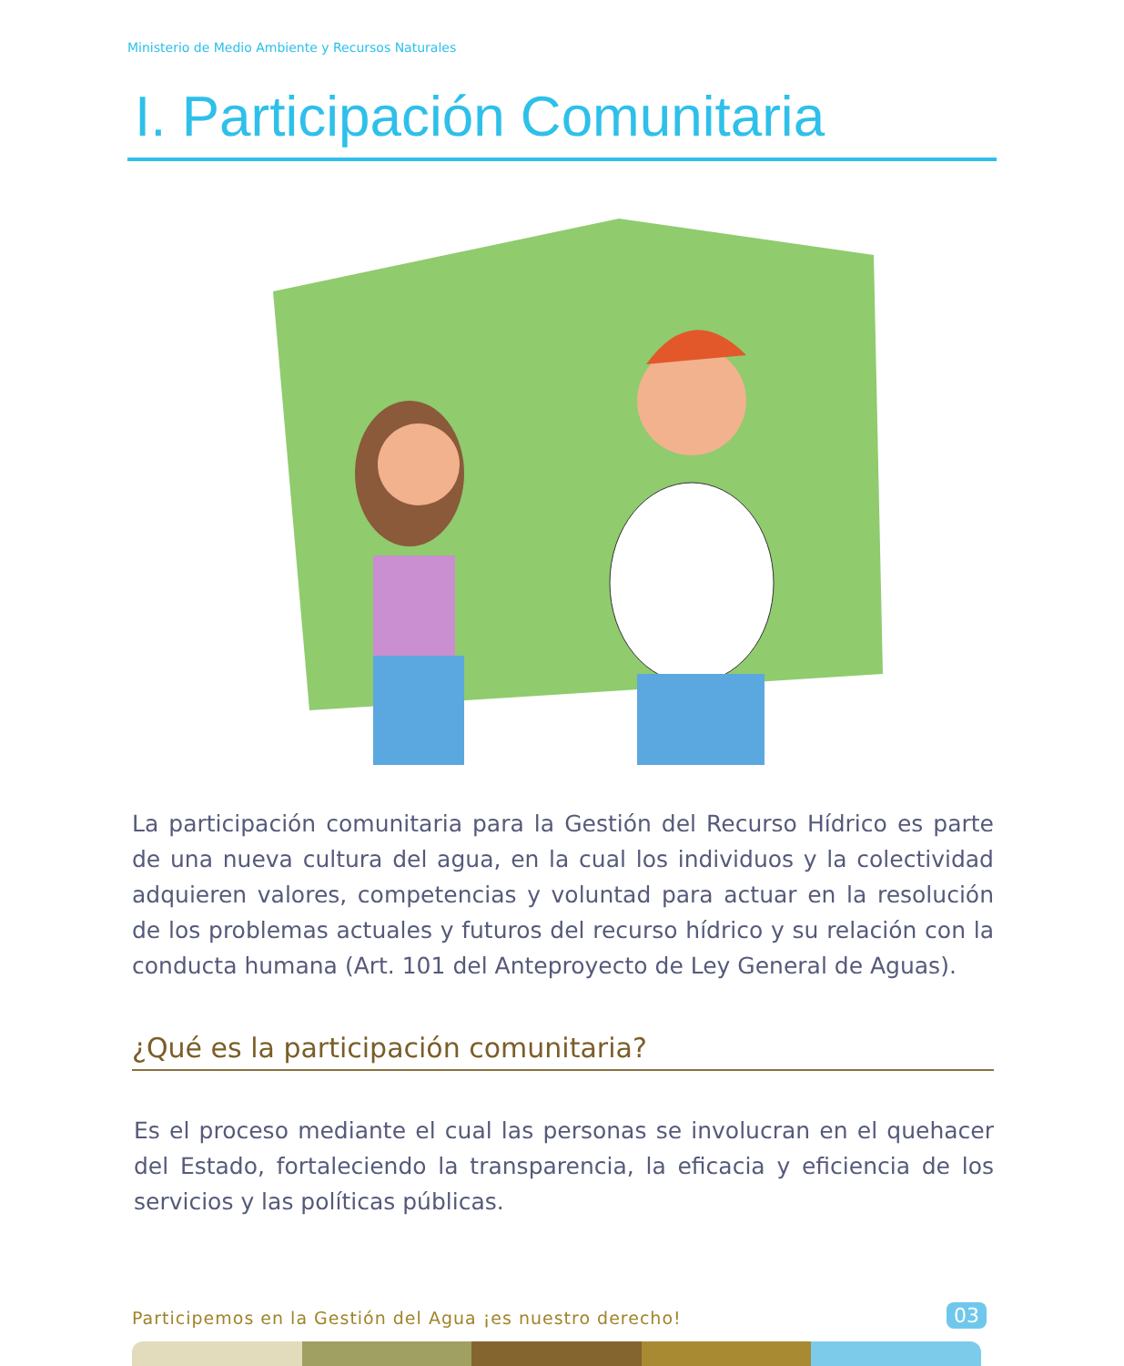Ministerio de Medio Ambiente y Recursos Naturales
I. Participación Comunitaria
La participación comunitaria para la Gestión del Recurso Hídrico es parte de una nueva cultura del agua, en la cual los individuos y la colectividad adquieren valores, competencias y voluntad para actuar en la resolución de los problemas actuales y futuros del recurso hídrico y su relación con la conducta humana (Art. 101 del Anteproyecto de Ley General de Aguas).
¿Qué es la participación comunitaria?
Es el proceso mediante el cual las personas se involucran en el quehacer del Estado, fortaleciendo la transparencia, la eficacia y eficiencia de los servicios y las políticas públicas.
Participemos en la Gestión del Agua ¡es nuestro derecho!
03